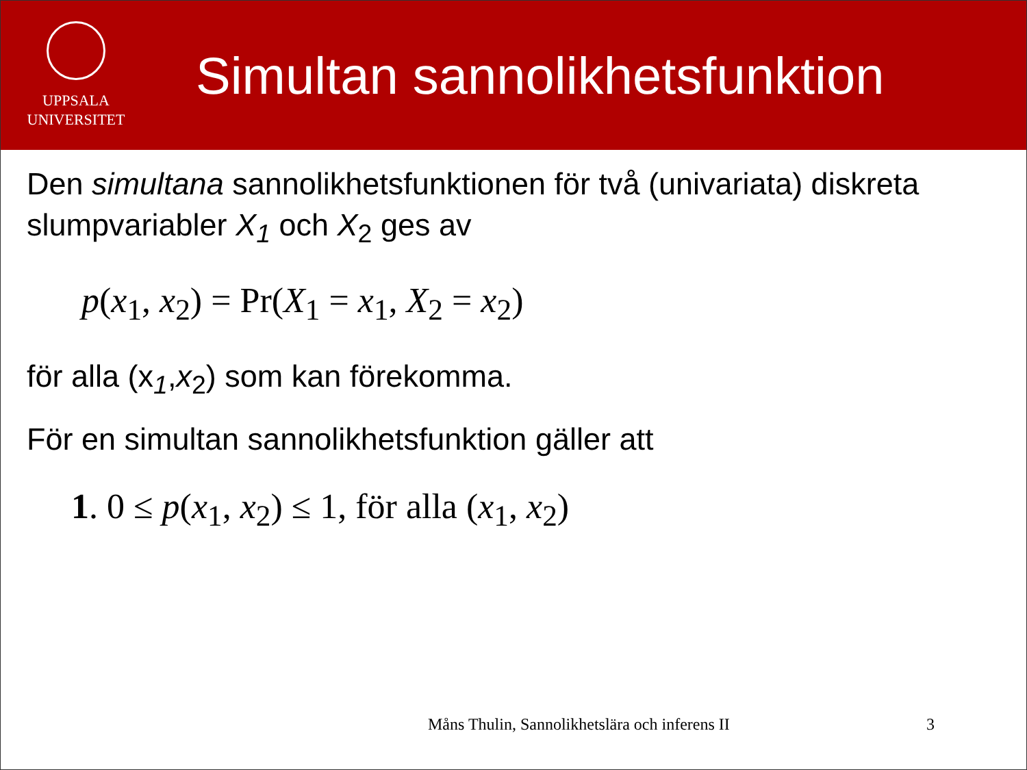UPPSALA
UNIVERSITET
Simultan sannolikhetsfunktion
Den simultana sannolikhetsfunktionen för två (univariata) diskreta slumpvariabler X<sub>1</sub> och X<sub>2</sub> ges av
p(x<sub>1</sub>, x<sub>2</sub>) = Pr(X<sub>1</sub> = x<sub>1</sub>, X<sub>2</sub> = x<sub>2</sub>)
för alla (x<sub>1</sub>,x<sub>2</sub>) som kan förekomma.
För en simultan sannolikhetsfunktion gäller att
1. 0 ≤ p(x<sub>1</sub>, x<sub>2</sub>) ≤ 1, för alla (x<sub>1</sub>, x<sub>2</sub>)
Måns Thulin, Sannolikhetslära och inferens II 3